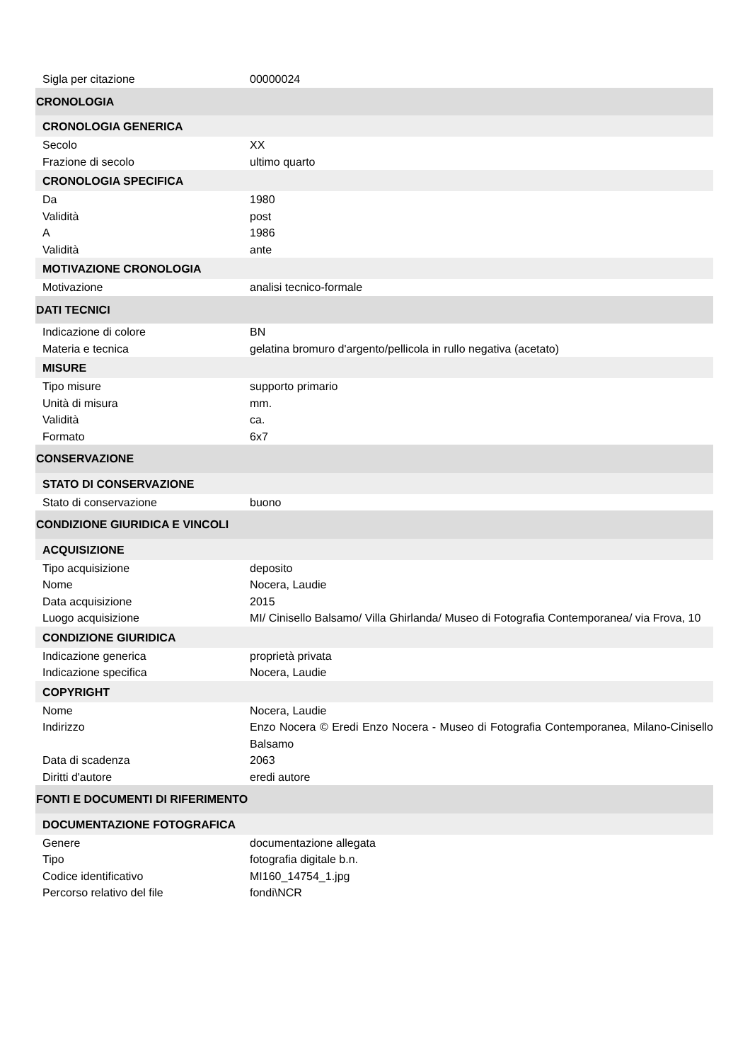| Sigla per citazione | 00000024 |
| CRONOLOGIA | |
| CRONOLOGIA GENERICA | |
| Secolo | XX |
| Frazione di secolo | ultimo quarto |
| CRONOLOGIA SPECIFICA | |
| Da | 1980 |
| Validità | post |
| A | 1986 |
| Validità | ante |
| MOTIVAZIONE CRONOLOGIA | |
| Motivazione | analisi tecnico-formale |
| DATI TECNICI | |
| Indicazione di colore | BN |
| Materia e tecnica | gelatina bromuro d'argento/pellicola in rullo negativa (acetato) |
| MISURE | |
| Tipo misure | supporto primario |
| Unità di misura | mm. |
| Validità | ca. |
| Formato | 6x7 |
| CONSERVAZIONE | |
| STATO DI CONSERVAZIONE | |
| Stato di conservazione | buono |
| CONDIZIONE GIURIDICA E VINCOLI | |
| ACQUISIZIONE | |
| Tipo acquisizione | deposito |
| Nome | Nocera, Laudie |
| Data acquisizione | 2015 |
| Luogo acquisizione | MI/ Cinisello Balsamo/ Villa Ghirlanda/ Museo di Fotografia Contemporanea/ via Frova, 10 |
| CONDIZIONE GIURIDICA | |
| Indicazione generica | proprietà privata |
| Indicazione specifica | Nocera, Laudie |
| COPYRIGHT | |
| Nome | Nocera, Laudie |
| Indirizzo | Enzo Nocera © Eredi Enzo Nocera - Museo di Fotografia Contemporanea, Milano-Cinisello Balsamo |
| Data di scadenza | 2063 |
| Diritti d'autore | eredi autore |
| FONTI E DOCUMENTI DI RIFERIMENTO | |
| DOCUMENTAZIONE FOTOGRAFICA | |
| Genere | documentazione allegata |
| Tipo | fotografia digitale b.n. |
| Codice identificativo | MI160_14754_1.jpg |
| Percorso relativo del file | fondi\NCR |